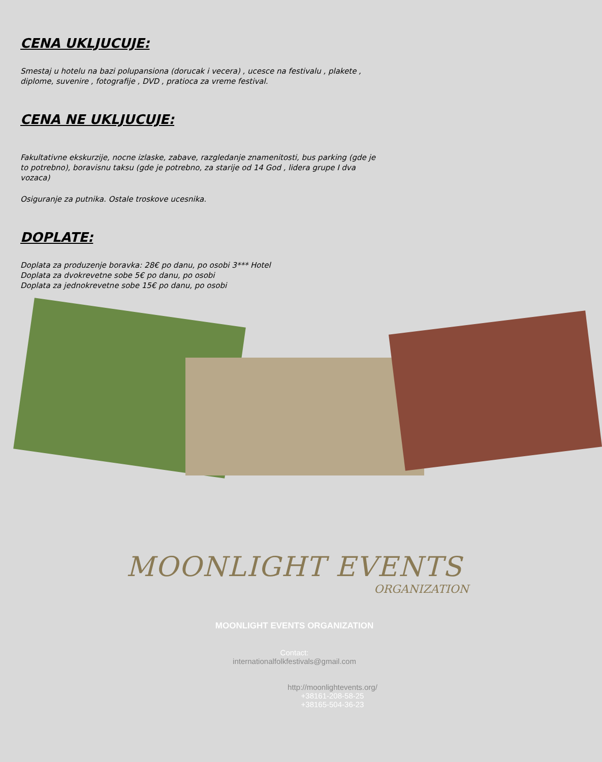CENA UKLJUCUJE:
Smestaj u hotelu na bazi polupansiona (dorucak i vecera) , ucesce na festivalu , plakete , diplome, suvenire , fotografije , DVD , pratioca za vreme festival.
CENA NE UKLJUCUJE:
Fakultativne ekskurzije, nocne izlaske, zabave, razgledanje znamenitosti, bus parking (gde je to potrebno), boravisnu taksu (gde je potrebno, za starije od 14 God , lidera grupe I dva vozaca)
Osiguranje za putnika. Ostale troskove ucesnika.
DOPLATE:
Doplata za produzenje boravka: 28€ po danu, po osobi 3*** Hotel
Doplata za dvokrevetne sobe 5€ po danu, po osobi
Doplata za jednokrevetne sobe 15€ po danu, po osobi
MOONLIGHT EVENTS
ORGANIZATION
MOONLIGHT EVENTS ORGANIZATION
Contact:
internationalfolkfestivals@gmail.com
http://moonlightevents.org/
+38161-208-58-25
+38165-504-36-23